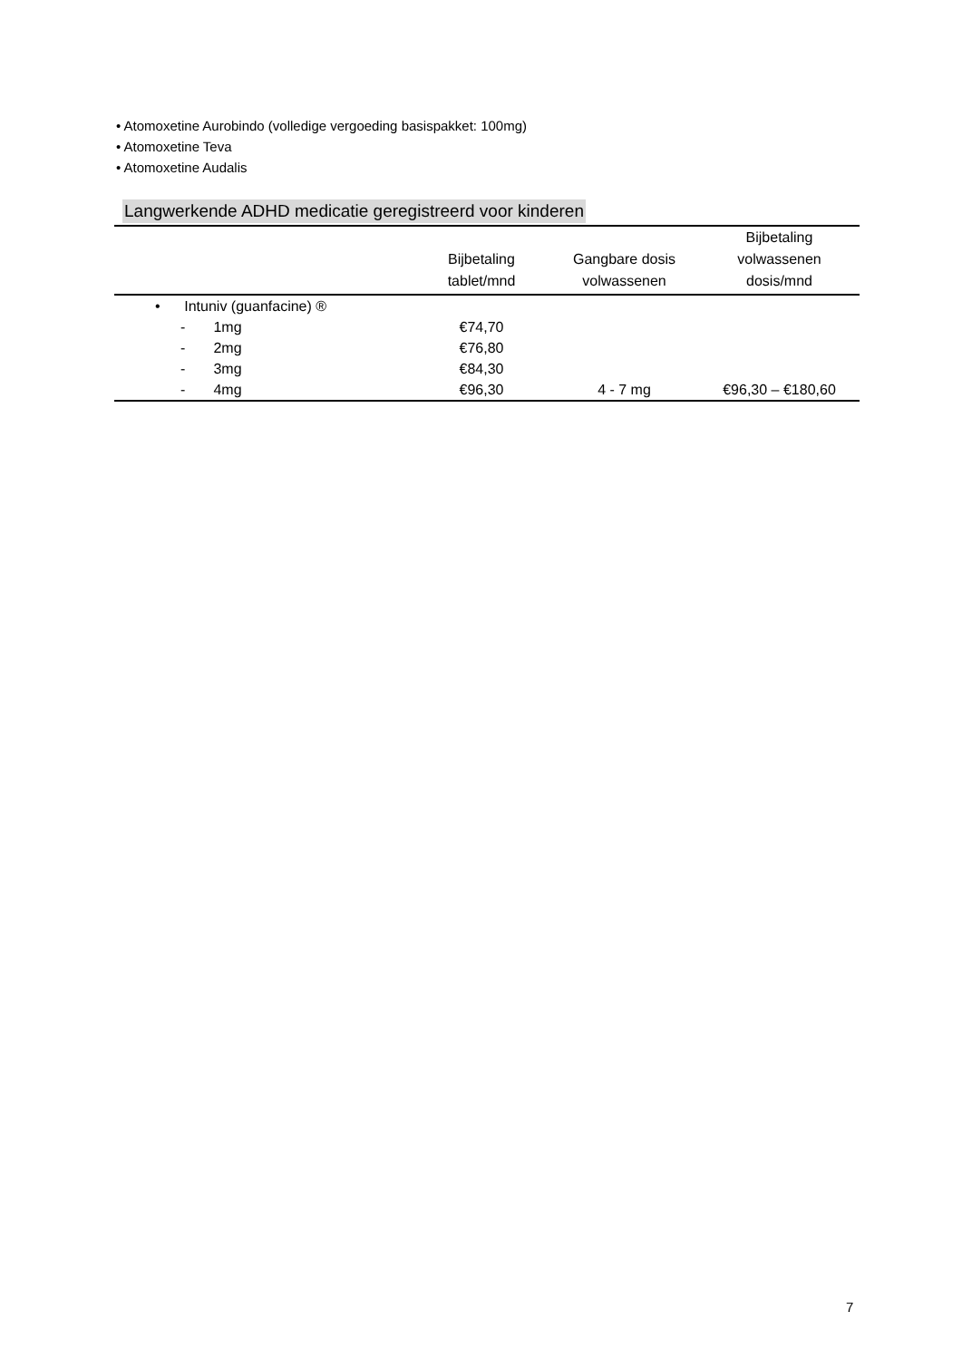• Atomoxetine Aurobindo (volledige vergoeding basispakket: 100mg)
• Atomoxetine Teva
• Atomoxetine Audalis
Langwerkende ADHD medicatie geregistreerd voor kinderen
| | Bijbetaling tablet/mnd | Gangbare dosis volwassenen | Bijbetaling volwassenen dosis/mnd |
| --- | --- | --- | --- |
| • Intuniv (guanfacine) ® | | | |
| - 1mg | €74,70 | | |
| - 2mg | €76,80 | | |
| - 3mg | €84,30 | | |
| - 4mg | €96,30 | 4 - 7 mg | €96,30 – €180,60 |
7